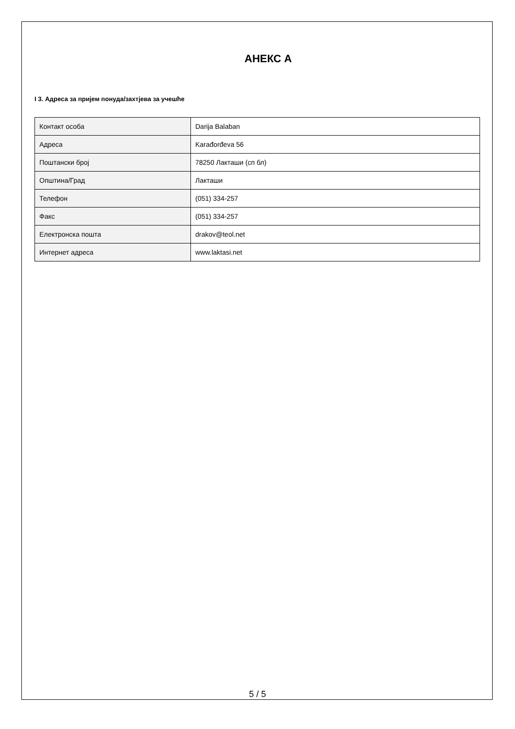АНЕКС А
I 3. Адреса за пријем понуда/захтјева за учешће
| Контакт особа | Darija Balaban |
| Адреса | Karađorđeva 56 |
| Поштански број | 78250 Лакташи (сп бл) |
| Општина/Град | Лакташи |
| Телефон | (051) 334-257 |
| Факс | (051) 334-257 |
| Електронска пошта | drakov@teol.net |
| Интернет адреса | www.laktasi.net |
5 / 5